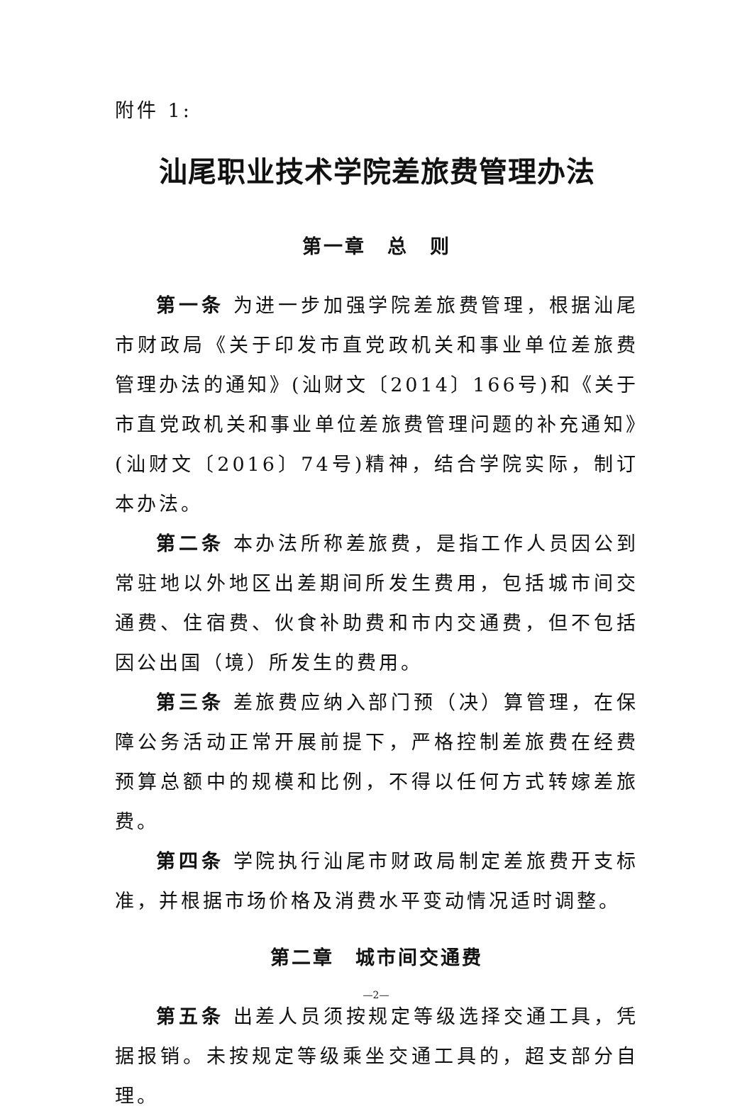附件 1:
汕尾职业技术学院差旅费管理办法
第一章　总　则
第一条 为进一步加强学院差旅费管理，根据汕尾市财政局《关于印发市直党政机关和事业单位差旅费管理办法的通知》(汕财文〔2014〕166号)和《关于市直党政机关和事业单位差旅费管理问题的补充通知》(汕财文〔2016〕74号)精神，结合学院实际，制订本办法。
第二条 本办法所称差旅费，是指工作人员因公到常驻地以外地区出差期间所发生费用，包括城市间交通费、住宿费、伙食补助费和市内交通费，但不包括因公出国（境）所发生的费用。
第三条 差旅费应纳入部门预（决）算管理，在保障公务活动正常开展前提下，严格控制差旅费在经费预算总额中的规模和比例，不得以任何方式转嫁差旅费。
第四条 学院执行汕尾市财政局制定差旅费开支标准，并根据市场价格及消费水平变动情况适时调整。
第二章　城市间交通费
第五条 出差人员须按规定等级选择交通工具，凭据报销。未按规定等级乘坐交通工具的，超支部分自理。
—2—